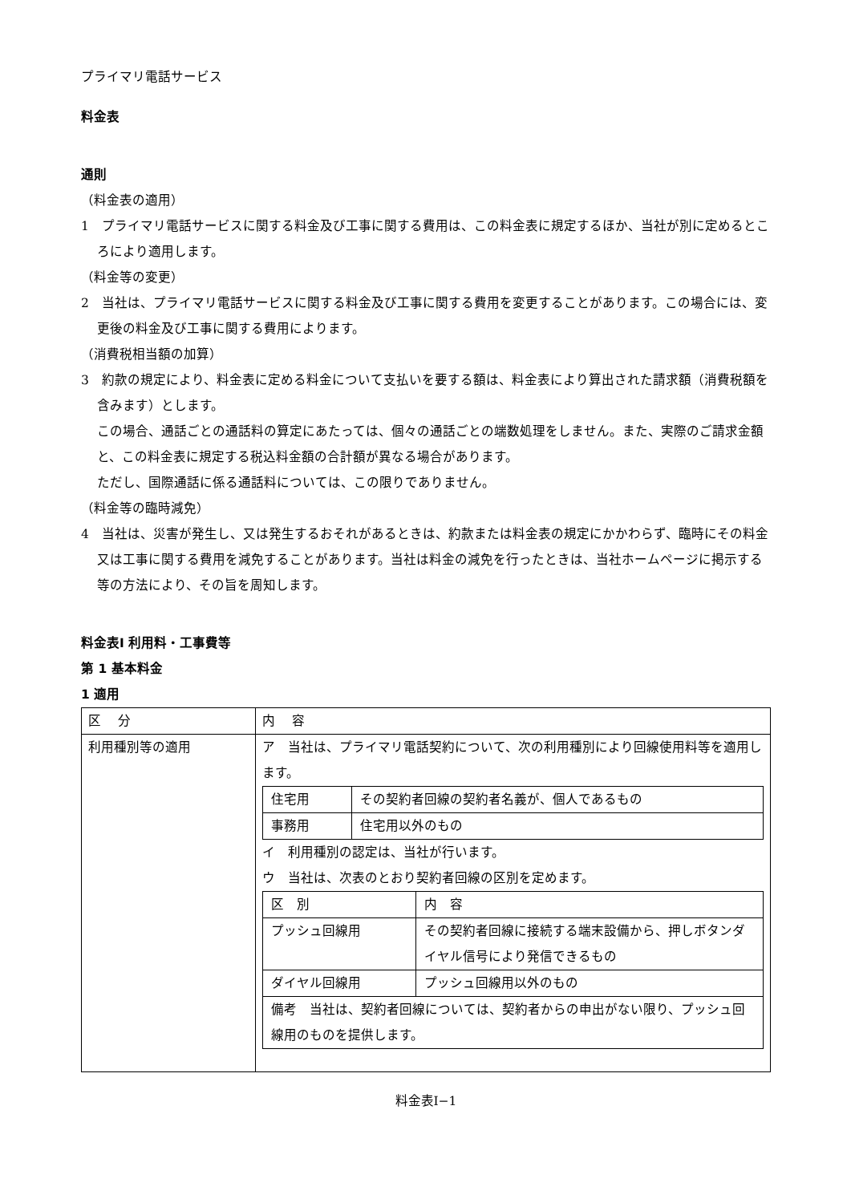プライマリ電話サービス
料金表
通則
（料金表の適用）
1　プライマリ電話サービスに関する料金及び工事に関する費用は、この料金表に規定するほか、当社が別に定めるところにより適用します。
（料金等の変更）
2　当社は、プライマリ電話サービスに関する料金及び工事に関する費用を変更することがあります。この場合には、変更後の料金及び工事に関する費用によります。
（消費税相当額の加算）
3　約款の規定により、料金表に定める料金について支払いを要する額は、料金表により算出された請求額（消費税額を含みます）とします。
この場合、通話ごとの通話料の算定にあたっては、個々の通話ごとの端数処理をしません。また、実際のご請求金額と、この料金表に規定する税込料金額の合計額が異なる場合があります。
ただし、国際通話に係る通話料については、この限りでありません。
（料金等の臨時減免）
4　当社は、災害が発生し、又は発生するおそれがあるときは、約款または料金表の規定にかかわらず、臨時にその料金又は工事に関する費用を減免することがあります。当社は料金の減免を行ったときは、当社ホームページに掲示する等の方法により、その旨を周知します。
料金表Ⅰ 利用料・工事費等
第 1 基本料金
1 適用
| 区 分 | 内 容 |
| 利用種別等の適用 | ア 当社は、プライマリ電話契約について、次の利用種別により回線使用料等を適用します。 / 住宅用 / その契約者回線の契約者名義が、個人であるもの / / 事務用 / 住宅用以外のもの / イ 利用種別の認定は、当社が行います。 ウ 当社は、次表のとおり契約者回線の区別を定めます。 / 区 別 / 内 容 / / プッシュ回線用 / その契約者回線に接続する端末設備から、押しボタンダイヤル信号により発信できるもの / / ダイヤル回線用 / プッシュ回線用以外のもの / / 備考 当社は、契約者回線については、契約者からの申出がない限り、プッシュ回線用のものを提供します。 / / |
料金表Ⅰ−1